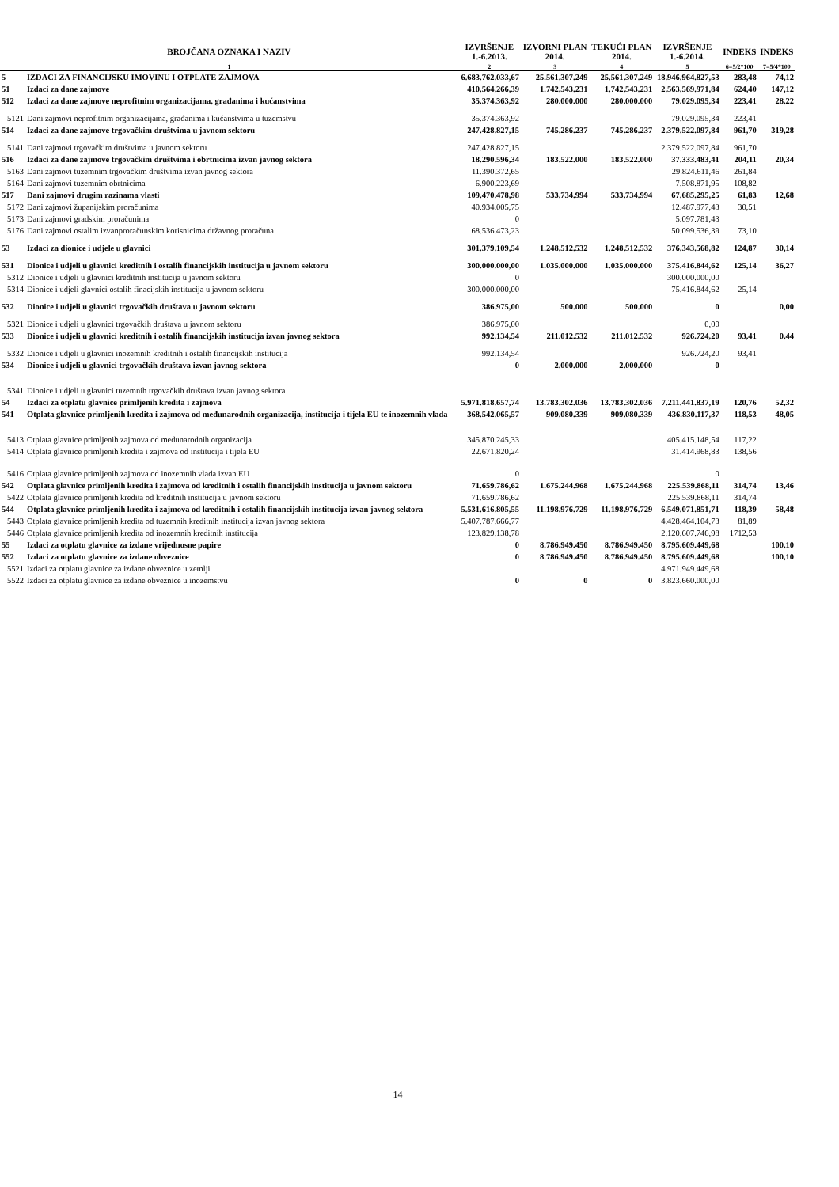| BROJČANA OZNAKA I NAZIV | | IZVRŠENJE 1.-6.2013. | IZVORNI PLAN 2014. | TEKUĆI PLAN 2014. | IZVRŠENJE 1.-6.2014. | INDEKS | INDEKS |
| --- | --- | --- | --- | --- | --- | --- | --- |
| 1 | | 2 | 3 | 4 | 5 | 6=5/2*100 | 7=5/4*100 |
| 5 | IZDACI ZA FINANCIJSKU IMOVINU I OTPLATE ZAJMOVA | 6.683.762.033,67 | 25.561.307.249 | 25.561.307.249 | 18.946.964.827,53 | 283,48 | 74,12 |
| 51 | Izdaci za dane zajmove | 410.564.266,39 | 1.742.543.231 | 1.742.543.231 | 2.563.569.971,84 | 624,40 | 147,12 |
| 512 | Izdaci za dane zajmove neprofitnim organizacijama, građanima i kućanstvima | 35.374.363,92 | 280.000.000 | 280.000.000 | 79.029.095,34 | 223,41 | 28,22 |
| 5121 | Dani zajmovi neprofitnim organizacijama, građanima i kućanstvima u tuzemstvu | 35.374.363,92 | | | 79.029.095,34 | 223,41 | |
| 514 | Izdaci za dane zajmove trgovačkim društvima u javnom sektoru | 247.428.827,15 | 745.286.237 | 745.286.237 | 2.379.522.097,84 | 961,70 | 319,28 |
| 5141 | Dani zajmovi trgovačkim društvima u javnom sektoru | 247.428.827,15 | | | 2.379.522.097,84 | 961,70 | |
| 516 | Izdaci za dane zajmove trgovačkim društvima i obrtnicima izvan javnog sektora | 18.290.596,34 | 183.522.000 | 183.522.000 | 37.333.483,41 | 204,11 | 20,34 |
| 5163 | Dani zajmovi tuzemnim trgovačkim društvima izvan javnog sektora | 11.390.372,65 | | | 29.824.611,46 | 261,84 | |
| 5164 | Dani zajmovi tuzemnim obrtnicima | 6.900.223,69 | | | 7.508.871,95 | 108,82 | |
| 517 | Dani zajmovi drugim razinama vlasti | 109.470.478,98 | 533.734.994 | 533.734.994 | 67.685.295,25 | 61,83 | 12,68 |
| 5172 | Dani zajmovi županijskim proračunima | 40.934.005,75 | | | 12.487.977,43 | 30,51 | |
| 5173 | Dani zajmovi gradskim proračunima | 0 | | | 5.097.781,43 | | |
| 5176 | Dani zajmovi ostalim izvanproračunskim korisnicima državnog proračuna | 68.536.473,23 | | | 50.099.536,39 | 73,10 | |
| 53 | Izdaci za dionice i udjele u glavnici | 301.379.109,54 | 1.248.512.532 | 1.248.512.532 | 376.343.568,82 | 124,87 | 30,14 |
| 531 | Dionice i udjeli u glavnici kreditnih i ostalih financijskih institucija u javnom sektoru | 300.000.000,00 | 1.035.000.000 | 1.035.000.000 | 375.416.844,62 | 125,14 | 36,27 |
| 5312 | Dionice i udjeli u glavnici kreditnih institucija u javnom sektoru | 0 | | | 300.000.000,00 | | |
| 5314 | Dionice i udjeli glavnici ostalih finacijskih institucija u javnom sektoru | 300.000.000,00 | | | 75.416.844,62 | 25,14 | |
| 532 | Dionice i udjeli u glavnici trgovačkih društava u javnom sektoru | 386.975,00 | 500.000 | 500.000 | 0 | | 0,00 |
| 5321 | Dionice i udjeli u glavnici trgovačkih društava u javnom sektoru | 386.975,00 | | | 0,00 | | |
| 533 | Dionice i udjeli u glavnici kreditnih i ostalih financijskih institucija izvan javnog sektora | 992.134,54 | 211.012.532 | 211.012.532 | 926.724,20 | 93,41 | 0,44 |
| 5332 | Dionice i udjeli u glavnici inozemnih kreditnih i ostalih financijskih institucija | 992.134,54 | | | 926.724,20 | 93,41 | |
| 534 | Dionice i udjeli u glavnici trgovačkih društava izvan javnog sektora | 0 | 2.000.000 | 2.000.000 | 0 | | |
| 5341 | Dionice i udjeli u glavnici tuzemnih trgovačkih društava izvan javnog sektora | | | | | | |
| 54 | Izdaci za otplatu glavnice primljenih kredita i zajmova | 5.971.818.657,74 | 13.783.302.036 | 13.783.302.036 | 7.211.441.837,19 | 120,76 | 52,32 |
| 541 | Otplata glavnice primljenih kredita i zajmova od međunarodnih organizacija, institucija i tijela EU te inozemnih vlada | 368.542.065,57 | 909.080.339 | 909.080.339 | 436.830.117,37 | 118,53 | 48,05 |
| 5413 | Otplata glavnice primljenih zajmova od međunarodnih organizacija | 345.870.245,33 | | | 405.415.148,54 | 117,22 | |
| 5414 | Otplata glavnice primljenih kredita i zajmova od institucija i tijela EU | 22.671.820,24 | | | 31.414.968,83 | 138,56 | |
| 5416 | Otplata glavnice primljenih zajmova od inozemnih vlada izvan EU | 0 | | | 0 | | |
| 542 | Otplata glavnice primljenih kredita i zajmova od kreditnih i ostalih financijskih institucija u javnom sektoru | 71.659.786,62 | 1.675.244.968 | 1.675.244.968 | 225.539.868,11 | 314,74 | 13,46 |
| 5422 | Otplata glavnice primljenih kredita od kreditnih institucija u javnom sektoru | 71.659.786,62 | | | 225.539.868,11 | 314,74 | |
| 544 | Otplata glavnice primljenih kredita i zajmova od kreditnih i ostalih financijskih institucija izvan javnog sektora | 5.531.616.805,55 | 11.198.976.729 | 11.198.976.729 | 6.549.071.851,71 | 118,39 | 58,48 |
| 5443 | Otplata glavnice primljenih kredita od tuzemnih kreditnih institucija izvan javnog sektora | 5.407.787.666,77 | | | 4.428.464.104,73 | 81,89 | |
| 5446 | Otplata glavnice primljenih kredita od inozemnih kreditnih institucija | 123.829.138,78 | | | 2.120.607.746,98 | 1712,53 | |
| 55 | Izdaci za otplatu glavnice za izdane vrijednosne papire | 0 | 8.786.949.450 | 8.786.949.450 | 8.795.609.449,68 | | 100,10 |
| 552 | Izdaci za otplatu glavnice za izdane obveznice | 0 | 8.786.949.450 | 8.786.949.450 | 8.795.609.449,68 | | 100,10 |
| 5521 | Izdaci za otplatu glavnice za izdane obveznice u zemlji | | | | 4.971.949.449,68 | | |
| 5522 | Izdaci za otplatu glavnice za izdane obveznice u inozemstvu | 0 | 0 | 0 | 3.823.660.000,00 | | |
14